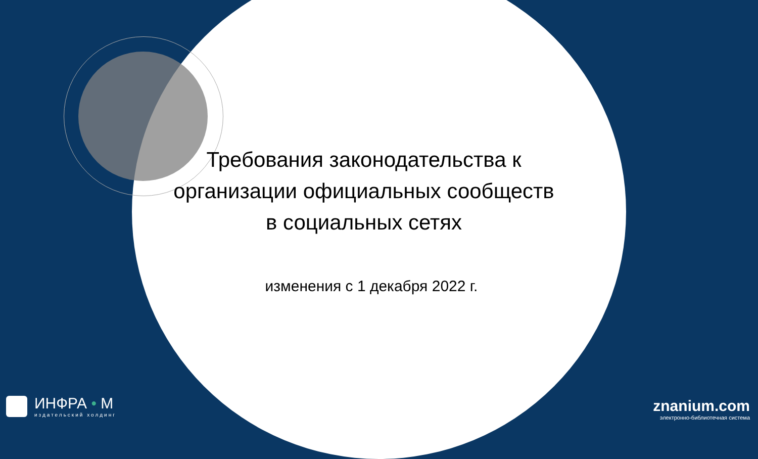Требования законодательства к организации официальных сообществ в социальных сетях
изменения с 1 декабря 2022 г.
ИНФРА • М
издательский холдинг
znanium.com
электронно-библиотечная система